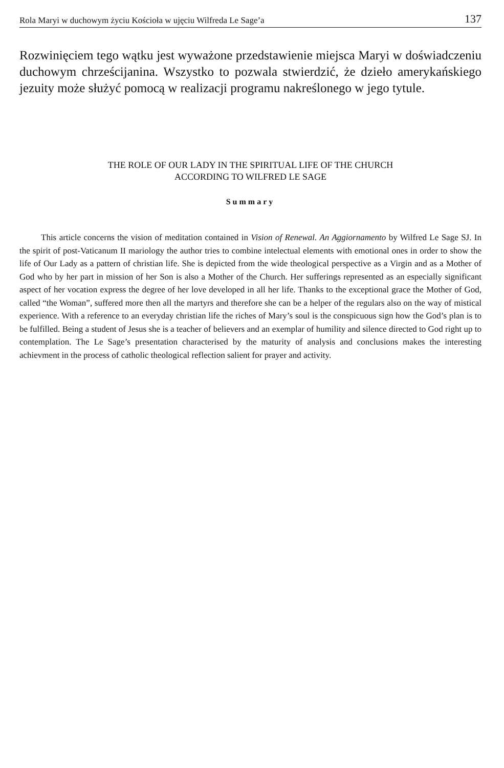Rola Maryi w duchowym życiu Kościoła w ujęciu Wilfreda Le Sage’a 137
Rozwinięciem tego wątku jest wyważone przedstawienie miejsca Maryi w doświadczeniu duchowym chrześcijanina. Wszystko to pozwala stwierdzić, że dzieło amerykańskiego jezuity może służyć pomocą w realizacji programu nakreślonego w jego tytule.
THE ROLE OF OUR LADY IN THE SPIRITUAL LIFE OF THE CHURCH
ACCORDING TO WILFRED LE SAGE
Summary
This article concerns the vision of meditation contained in Vision of Renewal. An Aggiornamento by Wilfred Le Sage SJ. In the spirit of post-Vaticanum II mariology the author tries to combine intelectual elements with emotional ones in order to show the life of Our Lady as a pattern of christian life. She is depicted from the wide theological perspective as a Virgin and as a Mother of God who by her part in mission of her Son is also a Mother of the Church. Her sufferings represented as an especially significant aspect of her vocation express the degree of her love developed in all her life. Thanks to the exceptional grace the Mother of God, called “the Woman”, suffered more then all the martyrs and therefore she can be a helper of the regulars also on the way of mistical experience. With a reference to an everyday christian life the riches of Mary’s soul is the conspicuous sign how the God’s plan is to be fulfilled. Being a student of Jesus she is a teacher of believers and an exemplar of humility and silence directed to God right up to contemplation. The Le Sage’s presentation characterised by the maturity of analysis and conclusions makes the interesting achievment in the process of catholic theological reflection salient for prayer and activity.